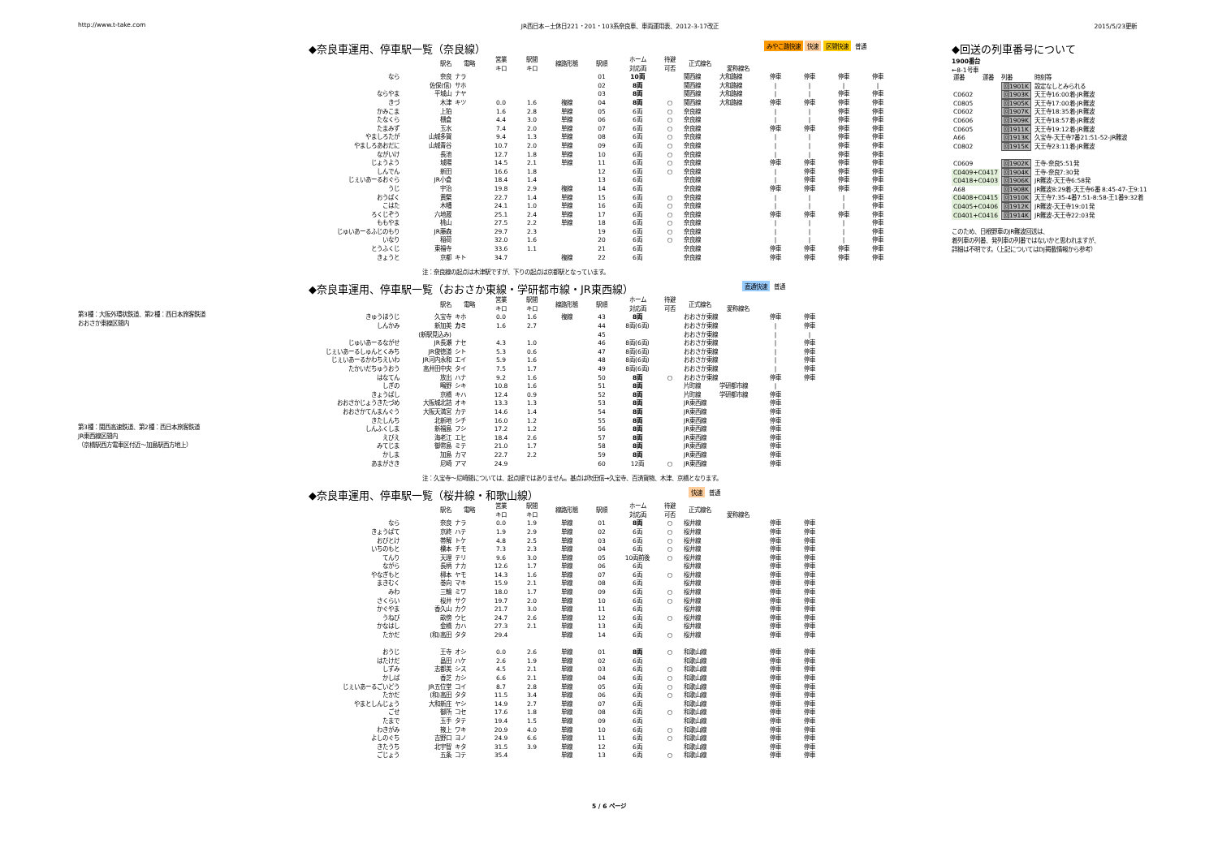http://www.t-take.com JR西日本－土休日221・201・103系奈良車、車両運用表、2012-3-17改正 2015/5/23更新
◆奈良車運用、停車駅一覧（奈良線）
みやこ路快速 快速 区間快速 普通
| | 駅名 | 電略 | 営業 キロ | 駅間 キロ | 線路形態 | 駅順 | ホーム 対応両 | 待避 可否 | 正式線名 | 愛称線名 | | | | |
| --- | --- | --- | --- | --- | --- | --- | --- | --- | --- | --- | --- | --- | --- | --- |
| なら | 奈良 | ナラ | | | | 01 | 10両 | | 関西線 | 大和路線 | 停車 | 停車 | 停車 | 停車 |
| | 佐保(信) | サホ | | | | 02 | 8両 | | 関西線 | 大和路線 | / | / | / | / |
| ならやま | 平城山 | ナヤ | | | | 03 | 8両 | | 関西線 | 大和路線 | / | / | 停車 | 停車 |
| きづ | 木津 | キツ | 0.0 | 1.6 | 複線 | 04 | 8両 | ○ | 関西線 | 大和路線 | 停車 | 停車 | 停車 | 停車 |
| かみこま | 上狛 | | 1.6 | 2.8 | 単線 | 05 | 6両 | ○ | 奈良線 | | / | / | 停車 | 停車 |
| たなくら | 棚倉 | | 4.4 | 3.0 | 単線 | 06 | 6両 | ○ | 奈良線 | | / | / | 停車 | 停車 |
| たまみず | 玉水 | | 7.4 | 2.0 | 単線 | 07 | 6両 | ○ | 奈良線 | | 停車 | 停車 | 停車 | 停車 |
| やましろたが | 山城多賀 | | 9.4 | 1.3 | 単線 | 08 | 6両 | ○ | 奈良線 | | / | / | 停車 | 停車 |
| やましろあおだに | 山城青谷 | | 10.7 | 2.0 | 単線 | 09 | 6両 | ○ | 奈良線 | | / | / | 停車 | 停車 |
| ながいけ | 長池 | | 12.7 | 1.8 | 単線 | 10 | 6両 | ○ | 奈良線 | | / | / | 停車 | 停車 |
| じょうよう | 城陽 | | 14.5 | 2.1 | 単線 | 11 | 6両 | ○ | 奈良線 | | 停車 | 停車 | 停車 | 停車 |
| しんでん | 新田 | | 16.6 | 1.8 | | 12 | 6両 | ○ | 奈良線 | | / | 停車 | 停車 | 停車 |
| じぇいあーるおぐら | JR小倉 | | 18.4 | 1.4 | | 13 | 6両 | | 奈良線 | | / | 停車 | 停車 | 停車 |
| うじ | 宇治 | | 19.8 | 2.9 | 複線 | 14 | 6両 | | 奈良線 | | 停車 | 停車 | 停車 | 停車 |
| おうばく | 黄檗 | | 22.7 | 1.4 | 単線 | 15 | 6両 | ○ | 奈良線 | | / | / | / | 停車 |
| こはた | 木幡 | | 24.1 | 1.0 | 単線 | 16 | 6両 | ○ | 奈良線 | | / | / | / | 停車 |
| ろくじぞう | 六地蔵 | | 25.1 | 2.4 | 単線 | 17 | 6両 | ○ | 奈良線 | | 停車 | 停車 | 停車 | 停車 |
| ももやま | 桃山 | | 27.5 | 2.2 | 単線 | 18 | 6両 | ○ | 奈良線 | | / | / | / | 停車 |
| じゅいあーるふじのもり | JR藤森 | | 29.7 | 2.3 | | 19 | 6両 | ○ | 奈良線 | | / | / | / | 停車 |
| いなり | 稲荷 | | 32.0 | 1.6 | | 20 | 6両 | ○ | 奈良線 | | / | / | / | 停車 |
| とうふくじ | 東福寺 | | 33.6 | 1.1 | | 21 | 6両 | | 奈良線 | | 停車 | 停車 | 停車 | 停車 |
| きょうと | 京都 | キト | 34.7 | | 複線 | 22 | 6両 | | 奈良線 | | 停車 | 停車 | 停車 | 停車 |
◆回送の列車番号について
1900番台
←8-1号車
| 運番 | 運番 | 列番 | 時刻等 |
| | | 回1901K | 設定なしとみられる |
| C0602 | | 回1903K | 天王寺16:00着-JR難波 |
| C0805 | | 回1905K | 天王寺17:00着-JR難波 |
| C0602 | | 回1907K | 天王寺18:35着-JR難波 |
| C0606 | | 回1909K | 天王寺18:57着-JR難波 |
| C0605 | | 回1911K | 天王寺19:12着-JR難波 |
| A66 | | 回1913K | 久宝寺-天王寺7番21:51-52-JR難波 |
| C0802 | | 回1915K | 天王寺23:11着-JR難波 |
| C0609 | | 回1902K | 王寺-奈良5:51発 |
| C0409+C0417 | | 回1904K | 王寺-奈良7:30発 |
| C0418+C0403 | | 回1906K | JR難波-天王寺6:58発 |
| A68 | | 回1908K | JR難波8:29着-天王寺6番 8:45-47-王9:11 |
| C0408+C0415 | | 回1910K | 天王寺7:35-4番7:51-8:58-王1番9:32着 |
| C0405+C0406 | | 回1912K | JR難波-天王寺19:01発 |
| C0401+C0416 | | 回1914K | JR難波-天王寺22:03発 |
このため、日根野車のJR難波回送は、
着列車の列番、発列車の列番ではないかと思われますが、
詳細は不明です。（上記についてはDJ掲載情報から参考）
注：奈良線の起点は木津駅ですが、下りの起点は京都駅となっています。
第3種：大阪外環状鉄道、第2種：西日本旅客鉄道
おおさか東線区間内
第3種：関西高速鉄道、第2種：西日本旅客鉄道
JR東西線区間内
（京橋駅西方電車区付近～加島駅西方地上）
◆奈良車運用、停車駅一覧（おおさか東線・学研都市線・JR東西線）
直通快速 普通
| | 駅名 | 電略 | 営業 キロ | 駅間 キロ | 線路形態 | 駅順 | ホーム 対応両 | 待避 可否 | 正式線名 | 愛称線名 | | |
| --- | --- | --- | --- | --- | --- | --- | --- | --- | --- | --- | --- | --- |
| きゅうほうじ | 久宝寺 | キホ | 0.0 | 1.6 | 複線 | 43 | 8両 | | おおさか東線 | | 停車 | 停車 |
| しんかみ | 新加美 | カミ | 1.6 | 2.7 | | 44 | 8両(6両) | | おおさか東線 | | / | 停車 |
| | (新駅見込み) | | | | | 45 | | | おおさか東線 | | / | / |
| じゅいあーるながせ | JR長瀬 | ナセ | 4.3 | 1.0 | | 46 | 8両(6両) | | おおさか東線 | | / | 停車 |
| じぇいあーるしゅんとくみち | JR俊徳道 | シト | 5.3 | 0.6 | | 47 | 8両(6両) | | おおさか東線 | | / | 停車 |
| じぇいあーるかわちえいわ | JR河内永和 | エイ | 5.9 | 1.6 | | 48 | 8両(6両) | | おおさか東線 | | / | 停車 |
| たかいだちゅうおう | 高井田中央 | タイ | 7.5 | 1.7 | | 49 | 8両(6両) | | おおさか東線 | | / | 停車 |
| はなてん | 放出 | ハナ | 9.2 | 1.6 | | 50 | 8両 | ○ | おおさか東線 | | 停車 | 停車 |
| しぎの | 鴫野 | シキ | 10.8 | 1.6 | | 51 | 8両 | | 片町線 | 学研都市線 | / | |
| きょうばし | 京橋 | キハ | 12.4 | 0.9 | | 52 | 8両 | | 片町線 | 学研都市線 | 停車 | |
| おおさかじょうきたづめ | 大阪城北詰 | オキ | 13.3 | 1.3 | | 53 | 8両 | | JR東西線 | | 停車 | |
| おおさかてんまんぐう | 大阪天満宮 | カテ | 14.6 | 1.4 | | 54 | 8両 | | JR東西線 | | 停車 | |
| きたしんち | 北新地 | シチ | 16.0 | 1.2 | | 55 | 8両 | | JR東西線 | | 停車 | |
| しんふくしま | 新福島 | フシ | 17.2 | 1.2 | | 56 | 8両 | | JR東西線 | | 停車 | |
| えびえ | 海老江 | エヒ | 18.4 | 2.6 | | 57 | 8両 | | JR東西線 | | 停車 | |
| みてじま | 御幣島 | ミテ | 21.0 | 1.7 | | 58 | 8両 | | JR東西線 | | 停車 | |
| かしま | 加島 | カマ | 22.7 | 2.2 | | 59 | 8両 | | JR東西線 | | 停車 | |
| あまがさき | 尼崎 | アマ | 24.9 | | | 60 | 12両 | ○ | JR東西線 | | 停車 | |
注：久宝寺～尼崎間については、起点順ではありません。基点は吹田信→久宝寺、百済貨物、木津、京橋となります。
◆奈良車運用、停車駅一覧（桜井線・和歌山線）
快速 普通
| | 駅名 | 電略 | 営業 キロ | 駅間 キロ | 線路形態 | 駅順 | ホーム 対応両 | 待避 可否 | 正式線名 | 愛称線名 | | |
| --- | --- | --- | --- | --- | --- | --- | --- | --- | --- | --- | --- | --- |
| なら | 奈良 | ナラ | 0.0 | 1.9 | 単線 | 01 | 8両 | ○ | 桜井線 | | 停車 | 停車 |
| きょうばて | 京終 | ハテ | 1.9 | 2.9 | 単線 | 02 | 6両 | ○ | 桜井線 | | 停車 | 停車 |
| おびとけ | 帯解 | トケ | 4.8 | 2.5 | 単線 | 03 | 6両 | ○ | 桜井線 | | 停車 | 停車 |
| いちのもと | 櫟本 | チモ | 7.3 | 2.3 | 単線 | 04 | 6両 | ○ | 桜井線 | | 停車 | 停車 |
| てんり | 天理 | テリ | 9.6 | 3.0 | 単線 | 05 | 10両前後 | ○ | 桜井線 | | 停車 | 停車 |
| ながら | 長柄 | ナカ | 12.6 | 1.7 | 単線 | 06 | 6両 | | 桜井線 | | 停車 | 停車 |
| やなぎもと | 柳本 | ヤモ | 14.3 | 1.6 | 単線 | 07 | 6両 | ○ | 桜井線 | | 停車 | 停車 |
| まきむく | 巻向 | マキ | 15.9 | 2.1 | 単線 | 08 | 6両 | | 桜井線 | | 停車 | 停車 |
| みわ | 三輪 | ミワ | 18.0 | 1.7 | 単線 | 09 | 6両 | ○ | 桜井線 | | 停車 | 停車 |
| さくらい | 桜井 | サク | 19.7 | 2.0 | 単線 | 10 | 6両 | ○ | 桜井線 | | 停車 | 停車 |
| かぐやま | 香久山 | カク | 21.7 | 3.0 | 単線 | 11 | 6両 | | 桜井線 | | 停車 | 停車 |
| うねび | 畝傍 | ウヒ | 24.7 | 2.6 | 単線 | 12 | 6両 | ○ | 桜井線 | | 停車 | 停車 |
| かなはし | 金橋 | カハ | 27.3 | 2.1 | 単線 | 13 | 6両 | | 桜井線 | | 停車 | 停車 |
| たかだ | (和)高田 | タタ | 29.4 | | 単線 | 14 | 6両 | ○ | 桜井線 | | 停車 | 停車 |
| おうじ | 王寺 | オシ | 0.0 | 2.6 | 単線 | 01 | 8両 | ○ | 和歌山線 | | 停車 | 停車 |
| はたけだ | 畠田 | ハケ | 2.6 | 1.9 | 単線 | 02 | 6両 | | 和歌山線 | | 停車 | 停車 |
| しずみ | 志都美 | シス | 4.5 | 2.1 | 単線 | 03 | 6両 | ○ | 和歌山線 | | 停車 | 停車 |
| かしば | 香芝 | カシ | 6.6 | 2.1 | 単線 | 04 | 6両 | ○ | 和歌山線 | | 停車 | 停車 |
| じぇいあーるごいどう | JR五位堂 | コイ | 8.7 | 2.8 | 単線 | 05 | 6両 | ○ | 和歌山線 | | 停車 | 停車 |
| たかだ | (和)高田 | タタ | 11.5 | 3.4 | 単線 | 06 | 6両 | ○ | 和歌山線 | | 停車 | 停車 |
| やまとしんじょう | 大和新庄 | ヤシ | 14.9 | 2.7 | 単線 | 07 | 6両 | | 和歌山線 | | 停車 | 停車 |
| ごせ | 御所 | コセ | 17.6 | 1.8 | 単線 | 08 | 6両 | ○ | 和歌山線 | | 停車 | 停車 |
| たまで | 玉手 | タテ | 19.4 | 1.5 | 単線 | 09 | 6両 | | 和歌山線 | | 停車 | 停車 |
| わきがみ | 掖上 | ワキ | 20.9 | 4.0 | 単線 | 10 | 6両 | ○ | 和歌山線 | | 停車 | 停車 |
| よしのぐち | 吉野口 | ヨノ | 24.9 | 6.6 | 単線 | 11 | 6両 | ○ | 和歌山線 | | 停車 | 停車 |
| きたうち | 北宇智 | キタ | 31.5 | 3.9 | 単線 | 12 | 6両 | | 和歌山線 | | 停車 | 停車 |
| ごじょう | 五条 | コテ | 35.4 | | 単線 | 13 | 6両 | ○ | 和歌山線 | | 停車 | 停車 |
5 / 6 ページ